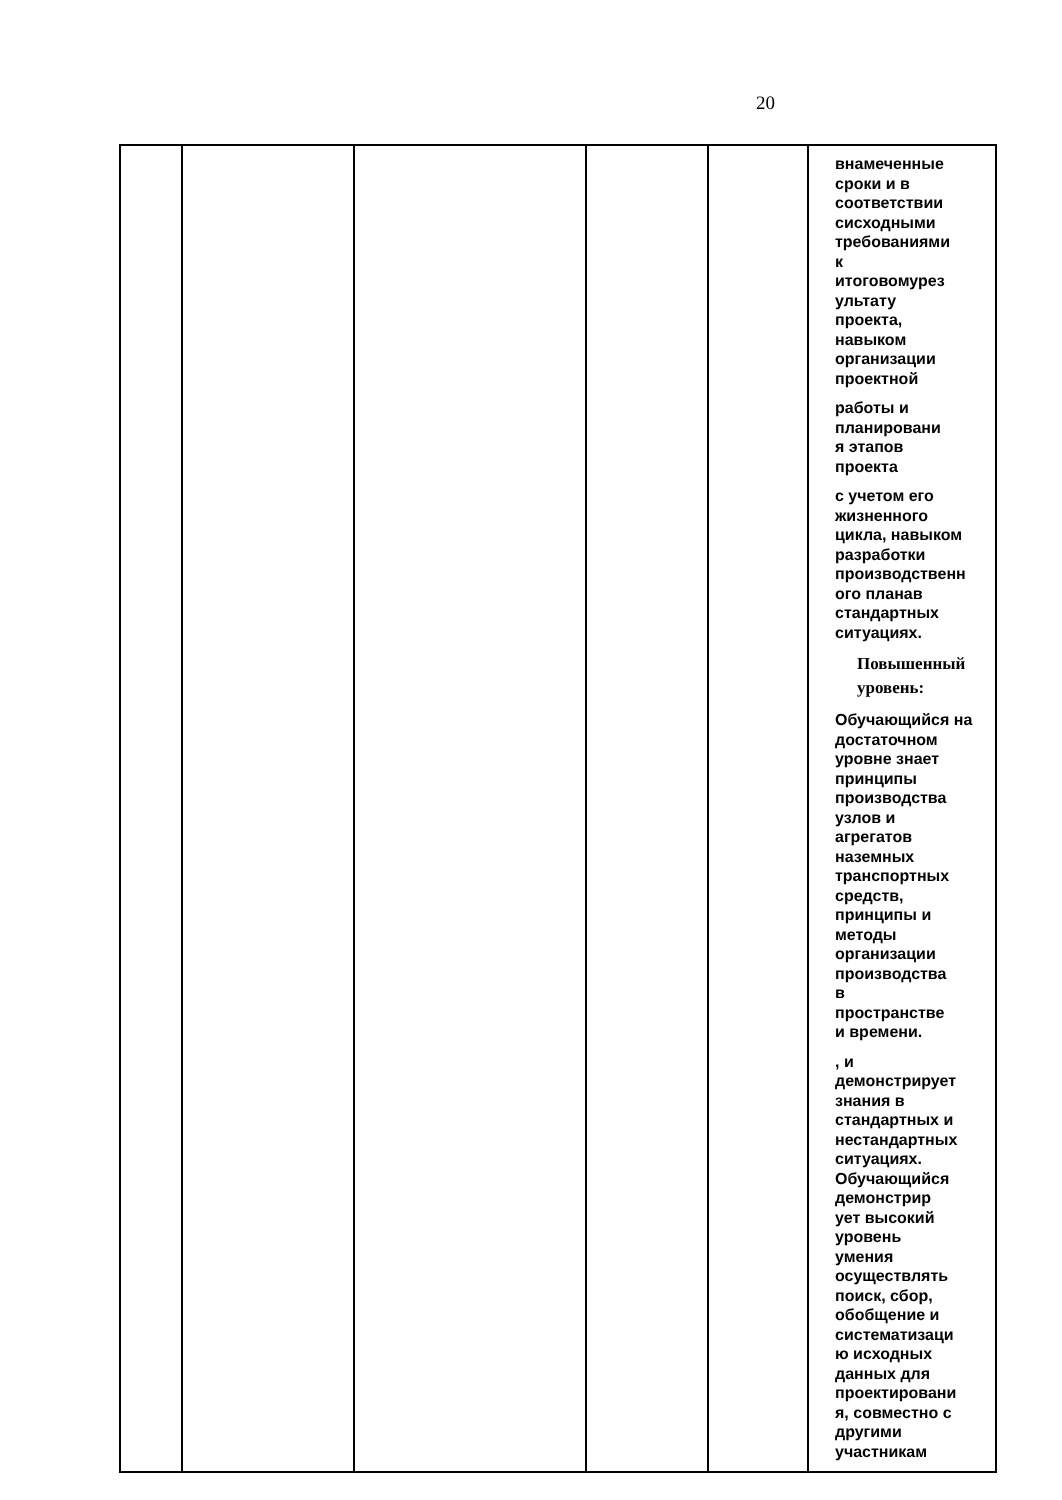20
| | | | | | внамеченные сроки и в соответствии сисходными требованиями к итоговомурез ультату проекта, навыком организации проектной работы и планировани я этапов проекта с учетом его жизненного цикла, навыком разработки производственн ого планав стандартных ситуациях. Повышенный уровень: Обучающийся на достаточном уровне знает принципы производства узлов и агрегатов наземных транспортных средств, принципы и методы организации производства в пространстве и времени. , и демонстрирует знания в стандартных и нестандартных ситуациях. Обучающийся демонстрир ует высокий уровень умения осуществлять поиск, сбор, обобщение и систематизаци ю исходных данных для проектировани я, совместно с другими участникам |